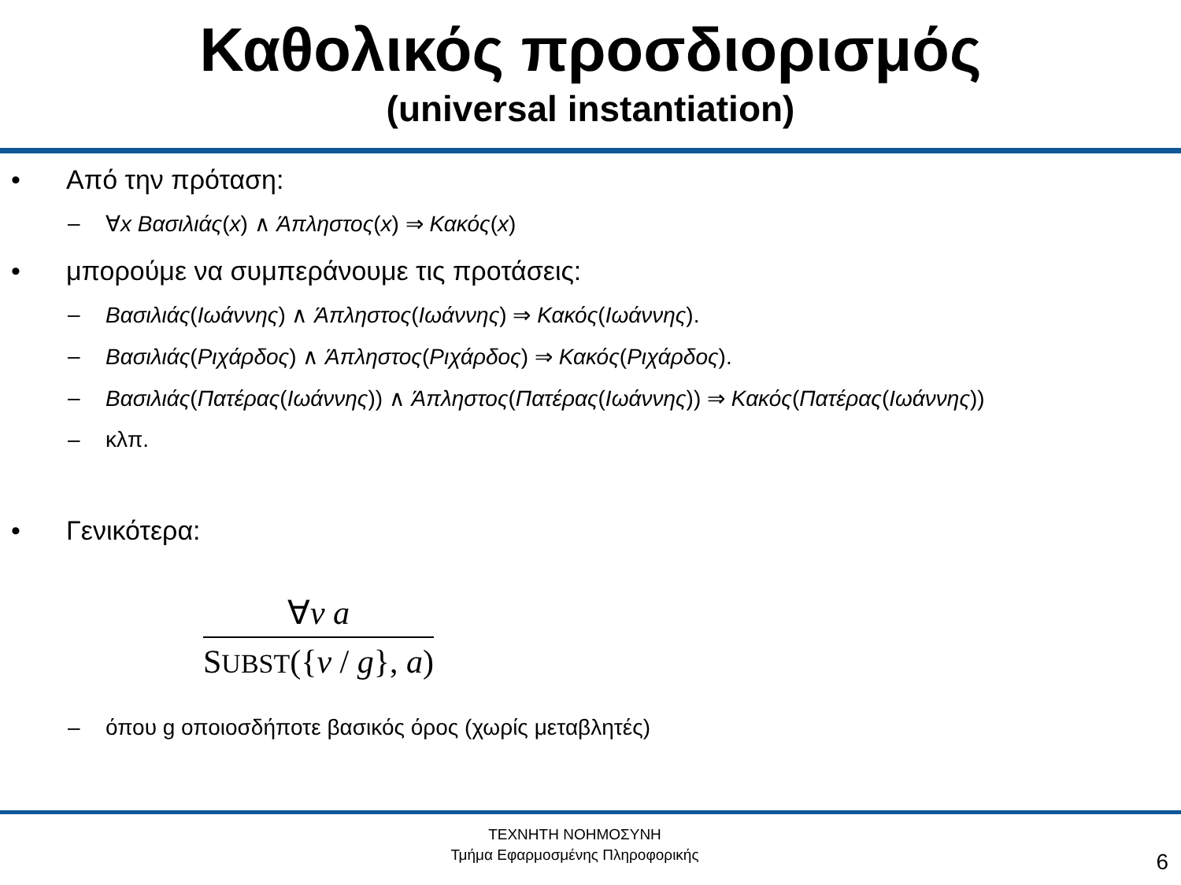Καθολικός προσδιορισμός
(universal instantiation)
• Από την πρόταση:
– ∀x Βασιλιάς(x) ∧ Άπληστος(x) ⇒ Κακός(x)
• μπορούμε να συμπεράνουμε τις προτάσεις:
– Βασιλιάς(Ιωάννης) ∧ Άπληστος(Ιωάννης) ⇒ Κακός(Ιωάννης).
– Βασιλιάς(Ριχάρδος) ∧ Άπληστος(Ριχάρδος) ⇒ Κακός(Ριχάρδος).
– Βασιλιάς(Πατέρας(Ιωάννης)) ∧ Άπληστος(Πατέρας(Ιωάννης)) ⇒ Κακός(Πατέρας(Ιωάννης))
– κλπ.
• Γενικότερα:
∀v a
SUBST({v / g}, a)
– όπου g οποιοσδήποτε βασικός όρος (χωρίς μεταβλητές)
ΤΕΧΝΗΤΗ ΝΟΗΜΟΣΥΝΗ
Τμήμα Εφαρμοσμένης Πληροφορικής
6